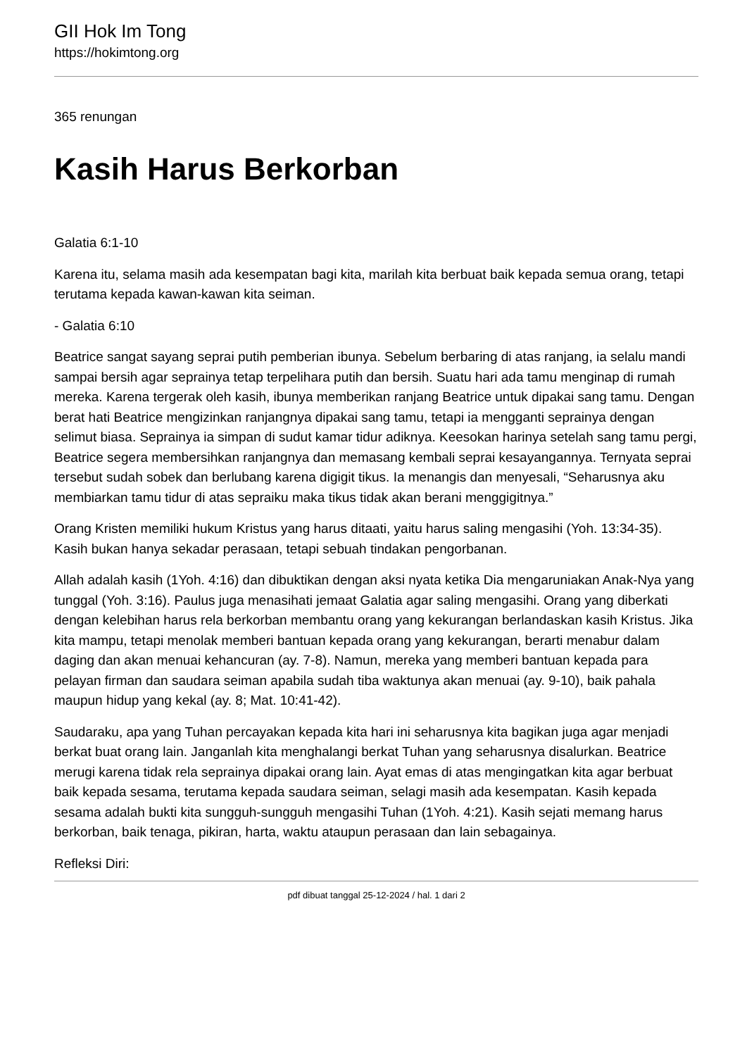GII Hok Im Tong
https://hokimtong.org
365 renungan
Kasih Harus Berkorban
Galatia 6:1-10
Karena itu, selama masih ada kesempatan bagi kita, marilah kita berbuat baik kepada semua orang, tetapi terutama kepada kawan-kawan kita seiman.
- Galatia 6:10
Beatrice sangat sayang seprai putih pemberian ibunya. Sebelum berbaring di atas ranjang, ia selalu mandi sampai bersih agar seprainya tetap terpelihara putih dan bersih. Suatu hari ada tamu menginap di rumah mereka. Karena tergerak oleh kasih, ibunya memberikan ranjang Beatrice untuk dipakai sang tamu. Dengan berat hati Beatrice mengizinkan ranjangnya dipakai sang tamu, tetapi ia mengganti seprainya dengan selimut biasa. Seprainya ia simpan di sudut kamar tidur adiknya. Keesokan harinya setelah sang tamu pergi, Beatrice segera membersihkan ranjangnya dan memasang kembali seprai kesayangannya. Ternyata seprai tersebut sudah sobek dan berlubang karena digigit tikus. Ia menangis dan menyesali, “Seharusnya aku membiarkan tamu tidur di atas sepraiku maka tikus tidak akan berani menggigitnya.”
Orang Kristen memiliki hukum Kristus yang harus ditaati, yaitu harus saling mengasihi (Yoh. 13:34-35). Kasih bukan hanya sekadar perasaan, tetapi sebuah tindakan pengorbanan.
Allah adalah kasih (1Yoh. 4:16) dan dibuktikan dengan aksi nyata ketika Dia mengaruniakan Anak-Nya yang tunggal (Yoh. 3:16). Paulus juga menasihati jemaat Galatia agar saling mengasihi. Orang yang diberkati dengan kelebihan harus rela berkorban membantu orang yang kekurangan berlandaskan kasih Kristus. Jika kita mampu, tetapi menolak memberi bantuan kepada orang yang kekurangan, berarti menabur dalam daging dan akan menuai kehancuran (ay. 7-8). Namun, mereka yang memberi bantuan kepada para pelayan firman dan saudara seiman apabila sudah tiba waktunya akan menuai (ay. 9-10), baik pahala maupun hidup yang kekal (ay. 8; Mat. 10:41-42).
Saudaraku, apa yang Tuhan percayakan kepada kita hari ini seharusnya kita bagikan juga agar menjadi berkat buat orang lain. Janganlah kita menghalangi berkat Tuhan yang seharusnya disalurkan. Beatrice merugi karena tidak rela seprainya dipakai orang lain. Ayat emas di atas mengingatkan kita agar berbuat baik kepada sesama, terutama kepada saudara seiman, selagi masih ada kesempatan. Kasih kepada sesama adalah bukti kita sungguh-sungguh mengasihi Tuhan (1Yoh. 4:21). Kasih sejati memang harus berkorban, baik tenaga, pikiran, harta, waktu ataupun perasaan dan lain sebagainya.
Refleksi Diri:
pdf dibuat tanggal 25-12-2024 / hal. 1 dari 2